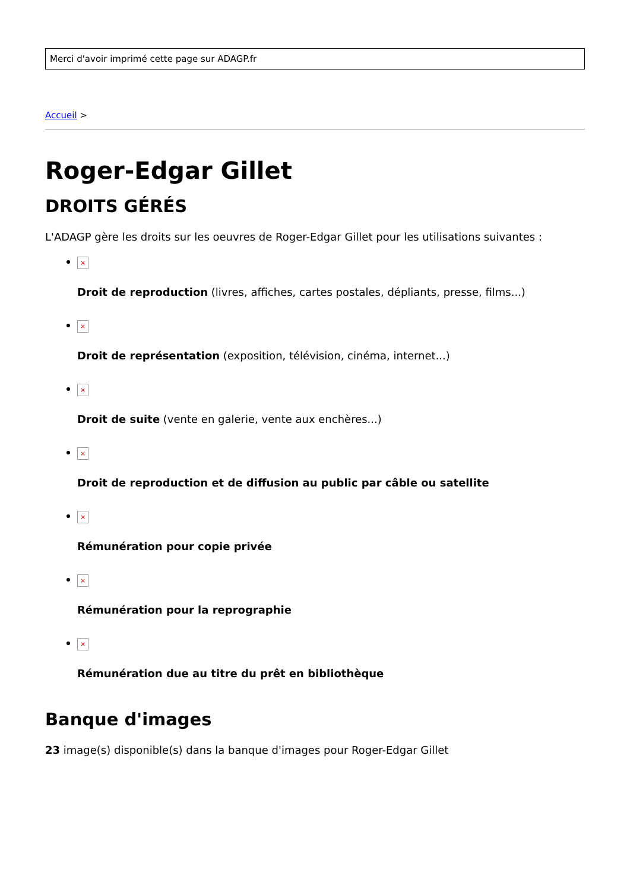Merci d'avoir imprimé cette page sur ADAGP.fr
Accueil >
Roger-Edgar Gillet
DROITS GÉRÉS
L'ADAGP gère les droits sur les oeuvres de Roger-Edgar Gillet pour les utilisations suivantes :
×
Droit de reproduction (livres, affiches, cartes postales, dépliants, presse, films...)
×
Droit de représentation (exposition, télévision, cinéma, internet...)
×
Droit de suite (vente en galerie, vente aux enchères...)
×
Droit de reproduction et de diffusion au public par câble ou satellite
×
Rémunération pour copie privée
×
Rémunération pour la reprographie
×
Rémunération due au titre du prêt en bibliothèque
Banque d'images
23 image(s) disponible(s) dans la banque d'images pour Roger-Edgar Gillet